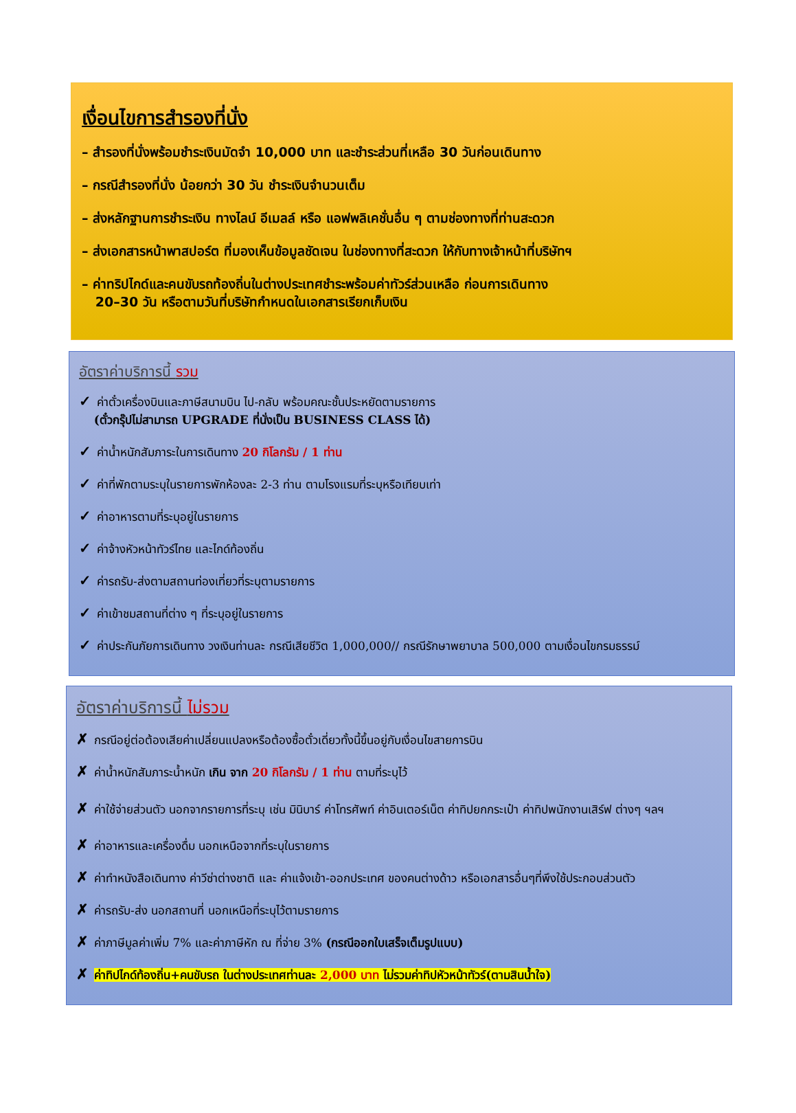เงื่อนไขการสำรองที่นั่ง
– สำรองที่นั่งพร้อมชำระเงินมัดจำ 10,000 บาท และชำระส่วนที่เหลือ 30 วันก่อนเดินทาง
– กรณีสำรองที่นั่ง น้อยกว่า 30 วัน ชำระเงินจำนวนเต็ม
– ส่งหลักฐานการชำระเงิน ทางไลน์ อีเมลล์ หรือ แอฟพลิเคชั่นอื่น ๆ ตามช่องทางที่ท่านสะดวก
– ส่งเอกสารหน้าพาสปอร์ต ที่มองเห็นข้อมูลชัดเจน ในช่องทางที่สะดวก ให้กับทางเจ้าหน้าที่บริษัทฯ
– ค่าทริปไกด์และคนขับรถท้องถิ่นในต่างประเทศชำระพร้อมค่าทัวร์ส่วนเหลือ ก่อนการเดินทาง
20–30 วัน หรือตามวันที่บริษัทกำหนดในเอกสารเรียกเก็บเงิน
อัตราค่าบริการนี้ รวม
✓ ค่าตั๋วเครื่องบินและภาษีสนามบิน ไป-กลับ พร้อมคณะชั้นประหยัดตามรายการ
(ตั๋วกรุ๊ปไม่สามารถ UPGRADE ที่นั่งเป็น BUSINESS CLASS ได้)
✓ ค่าน้ำหนักสัมภาระในการเดินทาง 20 กิโลกรัม / 1 ท่าน
✓ ค่าที่พักตามระบุในรายการพักห้องละ 2-3 ท่าน ตามโรงแรมที่ระบุหรือเทียบเท่า
✓ ค่าอาหารตามที่ระบุอยู่ในรายการ
✓ ค่าจ้างหัวหน้าทัวร์ไทย และไกด์ท้องถิ่น
✓ ค่ารถรับ-ส่งตามสถานท่องเที่ยวที่ระบุตามรายการ
✓ ค่าเข้าชมสถานที่ต่าง ๆ ที่ระบุอยู่ในรายการ
✓ ค่าประกันภัยการเดินทาง วงเงินท่านละ กรณีเสียชีวิต 1,000,000// กรณีรักษาพยาบาล 500,000 ตามเงื่อนไขกรมธรรม์
อัตราค่าบริการนี้ ไม่รวม
✗ กรณีอยู่ต่อต้องเสียค่าเปลี่ยนแปลงหรือต้องซื้อตั๋วเดี่ยวทั้งนี้ขึ้นอยู่กับเงื่อนไขสายการบิน
✗ ค่าน้ำหนักสัมภาระน้ำหนัก เกิน จาก 20 กิโลกรัม / 1 ท่าน ตามที่ระบุไว้
✗ ค่าใช้จ่ายส่วนตัว นอกจากรายการที่ระบุ เช่น มินิบาร์ ค่าโทรศัพท์ ค่าอินเตอร์เน็ต ค่าทิปยกกระเป๋า ค่าทิปพนักงานเสิร์ฟ ต่างๆ ฯลฯ
✗ ค่าอาหารและเครื่องดื่ม นอกเหนือจากที่ระบุในรายการ
✗ ค่าทำหนังสือเดินทาง ค่าวีซ่าต่างชาติ และ ค่าแจ้งเข้า-ออกประเทศ ของคนต่างด้าว หรือเอกสารอื่นๆที่พึงใช้ประกอบส่วนตัว
✗ ค่ารถรับ-ส่ง นอกสถานที่ นอกเหนือที่ระบุไว้ตามรายการ
✗ ค่าภาษีมูลค่าเพิ่ม 7% และค่าภาษีหัก ณ ที่จ่าย 3% (กรณีออกใบเสร็จเต็มรูปแบบ)
✗ ค่าทิปไกด์ท้องถิ่น+คนขับรถ ในต่างประเทศท่านละ 2,000 บาท ไม่รวมค่าทิปหัวหน้าทัวร์(ตามสินน้ำใจ)